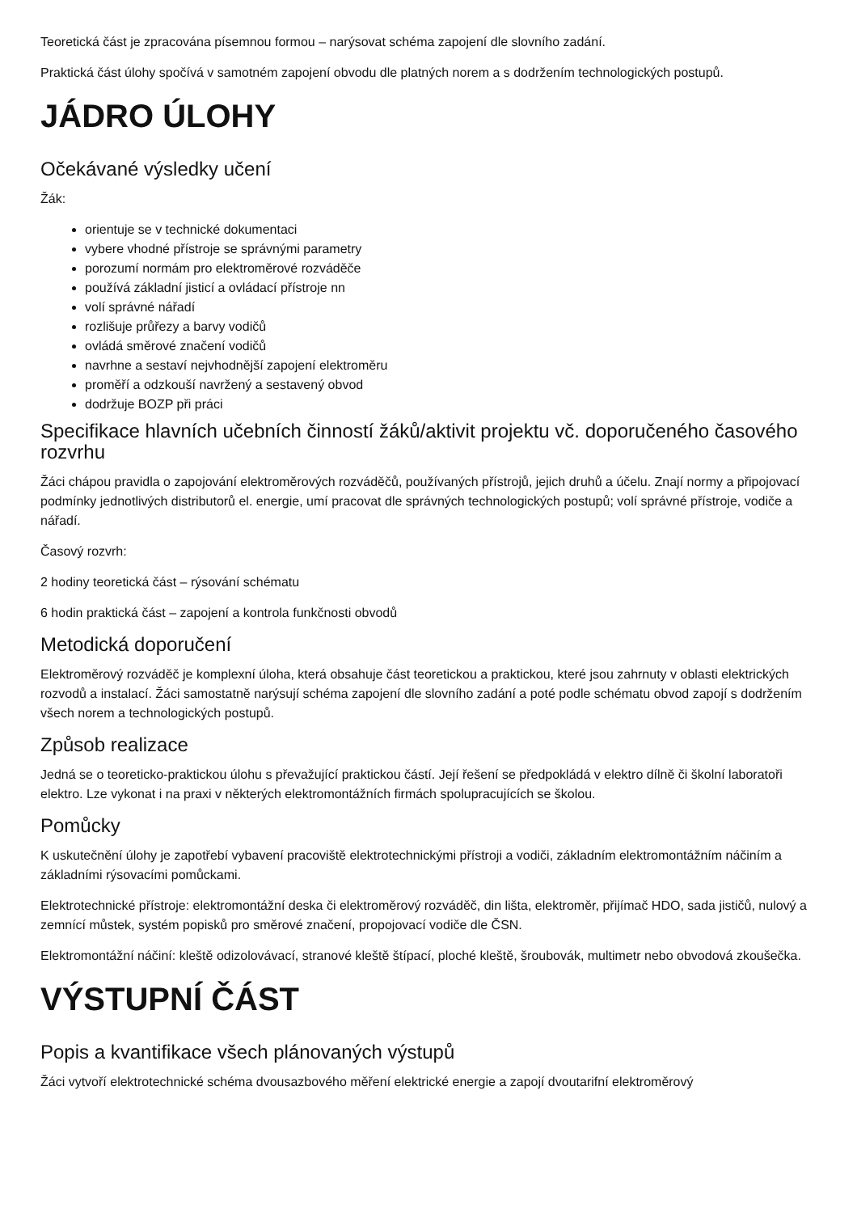Teoretická část je zpracována písemnou formou – narýsovat schéma zapojení dle slovního zadání.
Praktická část úlohy spočívá v samotném zapojení obvodu dle platných norem a s dodržením technologických postupů.
JÁDRO ÚLOHY
Očekávané výsledky učení
Žák:
orientuje se v technické dokumentaci
vybere vhodné přístroje se správnými parametry
porozumí normám pro elektroměrové rozváděče
používá základní jisticí a ovládací přístroje nn
volí správné nářadí
rozlišuje průřezy a barvy vodičů
ovládá směrové značení vodičů
navrhne a sestaví nejvhodnější zapojení elektroměru
proměří a odzkouší navržený a sestavený obvod
dodržuje BOZP při práci
Specifikace hlavních učebních činností žáků/aktivit projektu vč. doporučeného časového rozvrhu
Žáci chápou pravidla o zapojování elektroměrových rozváděčů, používaných přístrojů, jejich druhů a účelu. Znají normy a připojovací podmínky jednotlivých distributorů el. energie, umí pracovat dle správných technologických postupů; volí správné přístroje, vodiče a nářadí.
Časový rozvrh:
2 hodiny teoretická část – rýsování schématu
6 hodin praktická část – zapojení a kontrola funkčnosti obvodů
Metodická doporučení
Elektroměrový rozváděč je komplexní úloha, která obsahuje část teoretickou a praktickou, které jsou zahrnuty v oblasti elektrických rozvodů a instalací. Žáci samostatně narýsují schéma zapojení dle slovního zadání a poté podle schématu obvod zapojí s dodržením všech norem a technologických postupů.
Způsob realizace
Jedná se o teoreticko-praktickou úlohu s převažující praktickou částí. Její řešení se předpokládá v elektro dílně či školní laboratoři elektro. Lze vykonat i na praxi v některých elektromontážních firmách spolupracujících se školou.
Pomůcky
K uskutečnění úlohy je zapotřebí vybavení pracoviště elektrotechnickými přístroji a vodiči, základním elektromontážním náčiním a základními rýsovacími pomůckami.
Elektrotechnické přístroje: elektromontážní deska či elektroměrový rozváděč, din lišta, elektroměr, přijímač HDO, sada jističů, nulový a zemnící můstek, systém popisků pro směrové značení, propojovací vodiče dle ČSN.
Elektromontážní náčiní: kleště odizolovávací, stranové kleště štípací, ploché kleště, šroubovák, multimetr nebo obvodová zkoušečka.
VÝSTUPNÍ ČÁST
Popis a kvantifikace všech plánovaných výstupů
Žáci vytvoří elektrotechnické schéma dvousazbového měření elektrické energie a zapojí dvoutarifní elektroměrový